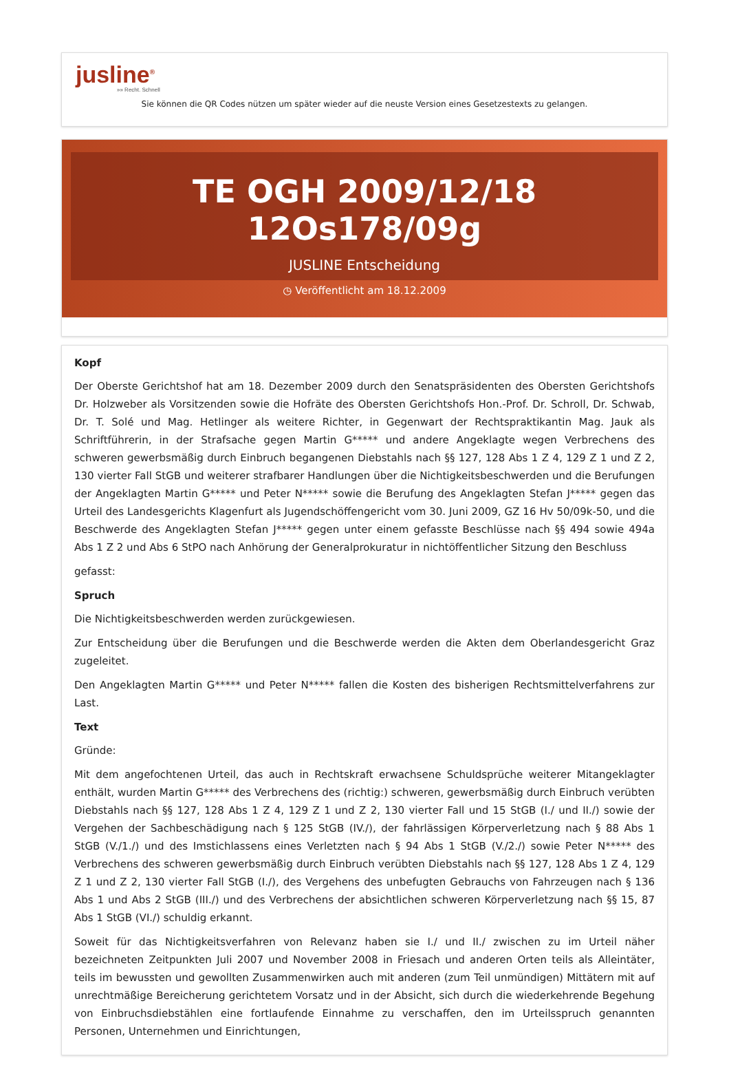jusline<sup>®</sup>
»» Recht. Schnell
Sie können die QR Codes nützen um später wieder auf die neuste Version eines Gesetzestexts zu gelangen.
TE OGH 2009/12/18 12Os178/09g
JUSLINE Entscheidung
◷ Veröffentlicht am 18.12.2009
Kopf
Der Oberste Gerichtshof hat am 18. Dezember 2009 durch den Senatspräsidenten des Obersten Gerichtshofs Dr. Holzweber als Vorsitzenden sowie die Hofräte des Obersten Gerichtshofs Hon.-Prof. Dr. Schroll, Dr. Schwab, Dr. T. Solé und Mag. Hetlinger als weitere Richter, in Gegenwart der Rechtspraktikantin Mag. Jauk als Schriftführerin, in der Strafsache gegen Martin G***** und andere Angeklagte wegen Verbrechens des schweren gewerbsmäßig durch Einbruch begangenen Diebstahls nach §§ 127, 128 Abs 1 Z 4, 129 Z 1 und Z 2, 130 vierter Fall StGB und weiterer strafbarer Handlungen über die Nichtigkeitsbeschwerden und die Berufungen der Angeklagten Martin G***** und Peter N***** sowie die Berufung des Angeklagten Stefan J***** gegen das Urteil des Landesgerichts Klagenfurt als Jugendschöffengericht vom 30. Juni 2009, GZ 16 Hv 50/09k-50, und die Beschwerde des Angeklagten Stefan J***** gegen unter einem gefasste Beschlüsse nach §§ 494 sowie 494a Abs 1 Z 2 und Abs 6 StPO nach Anhörung der Generalprokuratur in nichtöffentlicher Sitzung den Beschluss
gefasst:
Spruch
Die Nichtigkeitsbeschwerden werden zurückgewiesen.
Zur Entscheidung über die Berufungen und die Beschwerde werden die Akten dem Oberlandesgericht Graz zugeleitet.
Den Angeklagten Martin G***** und Peter N***** fallen die Kosten des bisherigen Rechtsmittelverfahrens zur Last.
Text
Gründe:
Mit dem angefochtenen Urteil, das auch in Rechtskraft erwachsene Schuldsprüche weiterer Mitangeklagter enthält, wurden Martin G***** des Verbrechens des (richtig:) schweren, gewerbsmäßig durch Einbruch verübten Diebstahls nach §§ 127, 128 Abs 1 Z 4, 129 Z 1 und Z 2, 130 vierter Fall und 15 StGB (I./ und II./) sowie der Vergehen der Sachbeschädigung nach § 125 StGB (IV./), der fahrlässigen Körperverletzung nach § 88 Abs 1 StGB (V./1./) und des Imstichlassens eines Verletzten nach § 94 Abs 1 StGB (V./2./) sowie Peter N***** des Verbrechens des schweren gewerbsmäßig durch Einbruch verübten Diebstahls nach §§ 127, 128 Abs 1 Z 4, 129 Z 1 und Z 2, 130 vierter Fall StGB (I./), des Vergehens des unbefugten Gebrauchs von Fahrzeugen nach § 136 Abs 1 und Abs 2 StGB (III./) und des Verbrechens der absichtlichen schweren Körperverletzung nach §§ 15, 87 Abs 1 StGB (VI./) schuldig erkannt.
Soweit für das Nichtigkeitsverfahren von Relevanz haben sie I./ und II./ zwischen zu im Urteil näher bezeichneten Zeitpunkten Juli 2007 und November 2008 in Friesach und anderen Orten teils als Alleintäter, teils im bewussten und gewollten Zusammenwirken auch mit anderen (zum Teil unmündigen) Mittätern mit auf unrechtmäßige Bereicherung gerichtetem Vorsatz und in der Absicht, sich durch die wiederkehrende Begehung von Einbruchsdiebstählen eine fortlaufende Einnahme zu verschaffen, den im Urteilsspruch genannten Personen, Unternehmen und Einrichtungen,